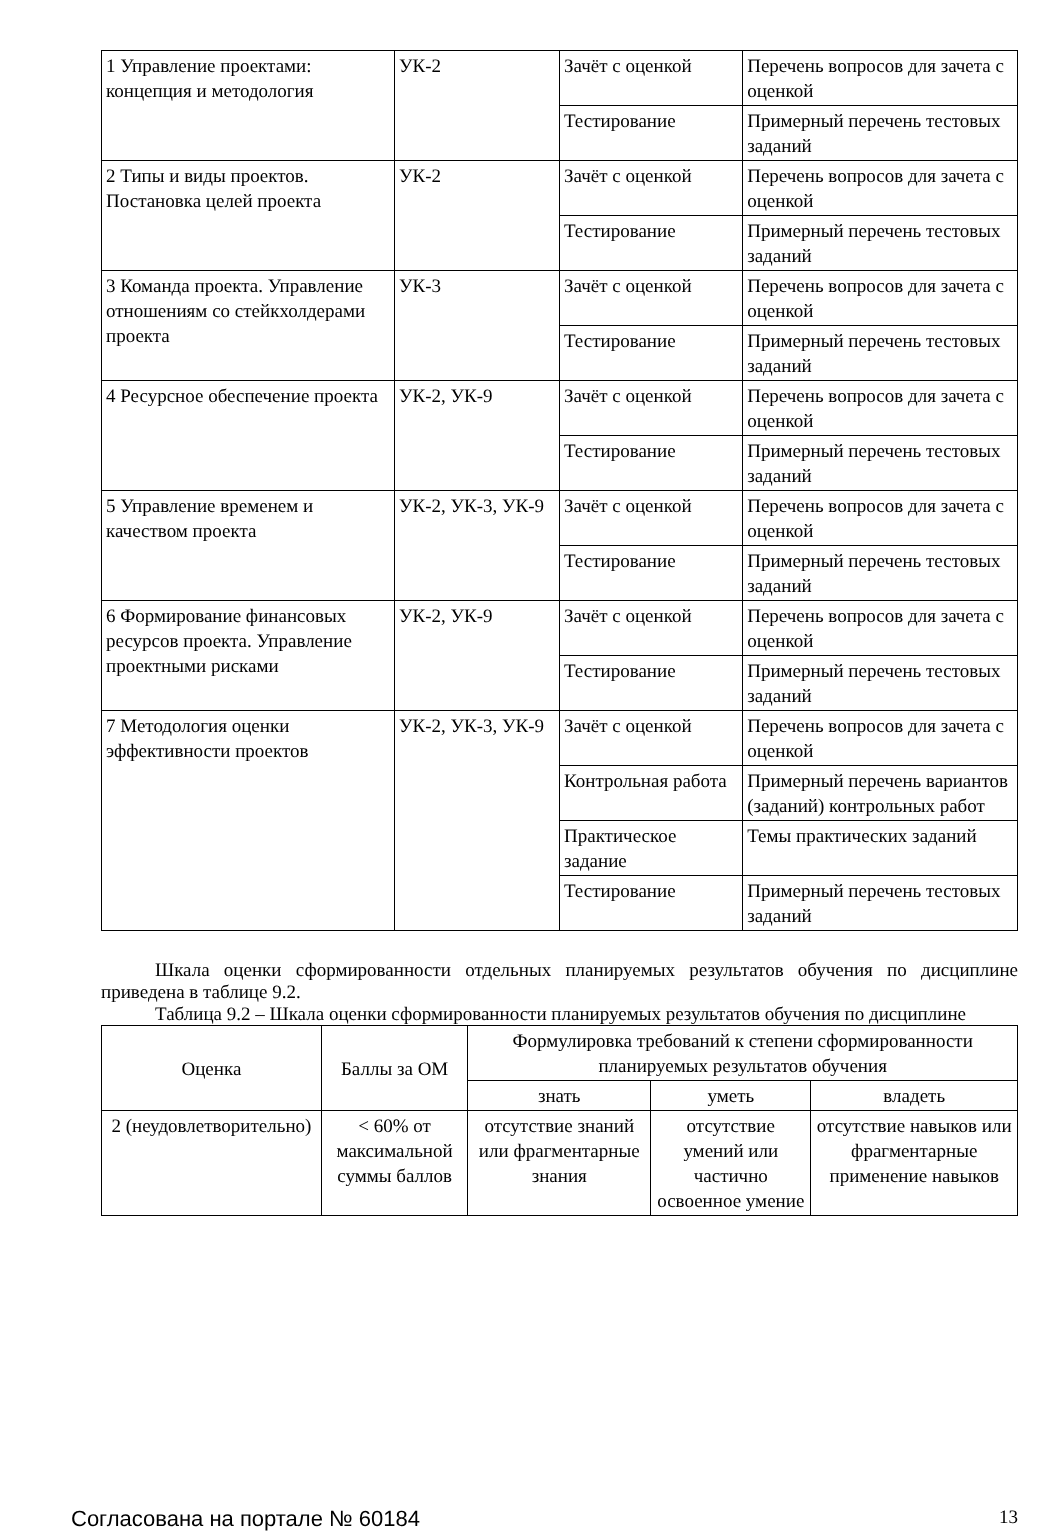| 1 Управление проектами: концепция и методология | УК-2 | Зачёт с оценкой | Перечень вопросов для зачета с оценкой |
| | | Тестирование | Примерный перечень тестовых заданий |
| 2 Типы и виды проектов. Постановка целей проекта | УК-2 | Зачёт с оценкой | Перечень вопросов для зачета с оценкой |
| | | Тестирование | Примерный перечень тестовых заданий |
| 3 Команда проекта. Управление отношениям со стейкхолдерами проекта | УК-3 | Зачёт с оценкой | Перечень вопросов для зачета с оценкой |
| | | Тестирование | Примерный перечень тестовых заданий |
| 4 Ресурсное обеспечение проекта | УК-2, УК-9 | Зачёт с оценкой | Перечень вопросов для зачета с оценкой |
| | | Тестирование | Примерный перечень тестовых заданий |
| 5 Управление временем и качеством проекта | УК-2, УК-3, УК-9 | Зачёт с оценкой | Перечень вопросов для зачета с оценкой |
| | | Тестирование | Примерный перечень тестовых заданий |
| 6 Формирование финансовых ресурсов проекта. Управление проектными рисками | УК-2, УК-9 | Зачёт с оценкой | Перечень вопросов для зачета с оценкой |
| | | Тестирование | Примерный перечень тестовых заданий |
| 7 Методология оценки эффективности проектов | УК-2, УК-3, УК-9 | Зачёт с оценкой | Перечень вопросов для зачета с оценкой |
| | | Контрольная работа | Примерный перечень вариантов (заданий) контрольных работ |
| | | Практическое задание | Темы практических заданий |
| | | Тестирование | Примерный перечень тестовых заданий |
Шкала оценки сформированности отдельных планируемых результатов обучения по дисциплине приведена в таблице 9.2.
Таблица 9.2 – Шкала оценки сформированности планируемых результатов обучения по дисциплине
| Оценка | Баллы за ОМ | Формулировка требований к степени сформированности планируемых результатов обучения | | |
| --- | --- | --- | --- | --- |
| | | знать | уметь | владеть |
| 2 (неудовлетворительно) | < 60% от максимальной суммы баллов | отсутствие знаний или фрагментарные знания | отсутствие умений или частично освоенное умение | отсутствие навыков или фрагментарные применение навыков |
Согласована на портале № 60184 13